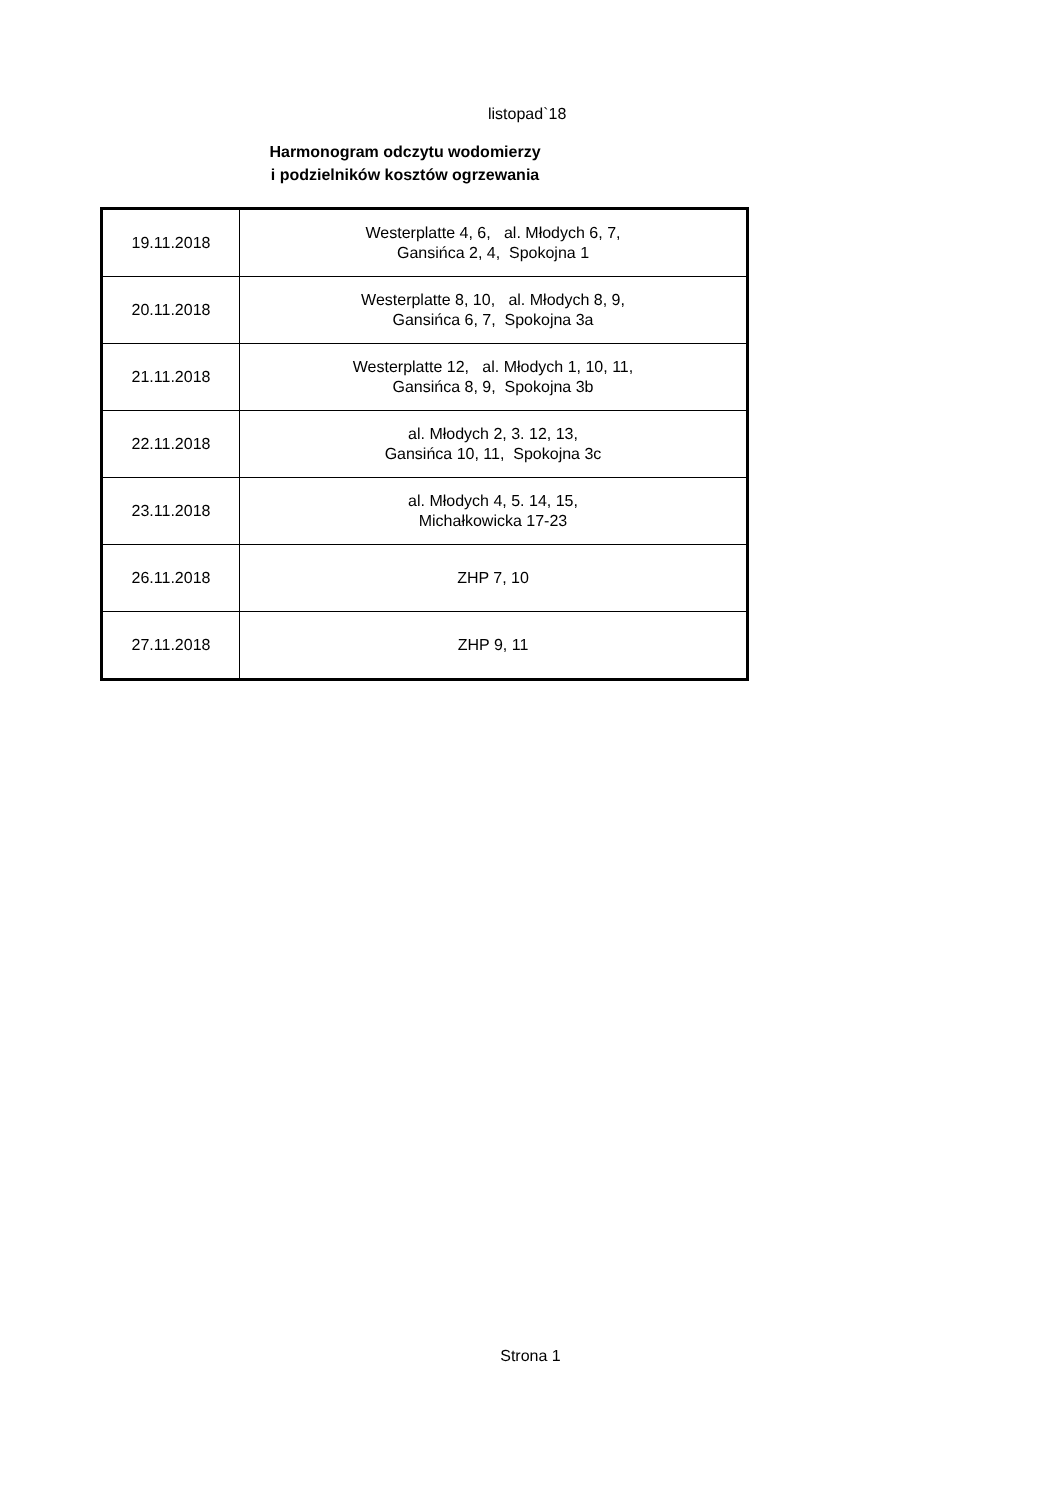listopad`18
Harmonogram odczytu wodomierzy
i podzielników kosztów ogrzewania
| 19.11.2018 | Westerplatte 4, 6, al. Młodych 6, 7, Gansińca 2, 4, Spokojna 1 |
| 20.11.2018 | Westerplatte 8, 10, al. Młodych 8, 9, Gansińca 6, 7, Spokojna 3a |
| 21.11.2018 | Westerplatte 12, al. Młodych 1, 10, 11, Gansińca 8, 9, Spokojna 3b |
| 22.11.2018 | al. Młodych 2, 3. 12, 13, Gansińca 10, 11, Spokojna 3c |
| 23.11.2018 | al. Młodych 4, 5. 14, 15, Michałkowicka 17-23 |
| 26.11.2018 | ZHP 7, 10 |
| 27.11.2018 | ZHP 9, 11 |
Strona 1